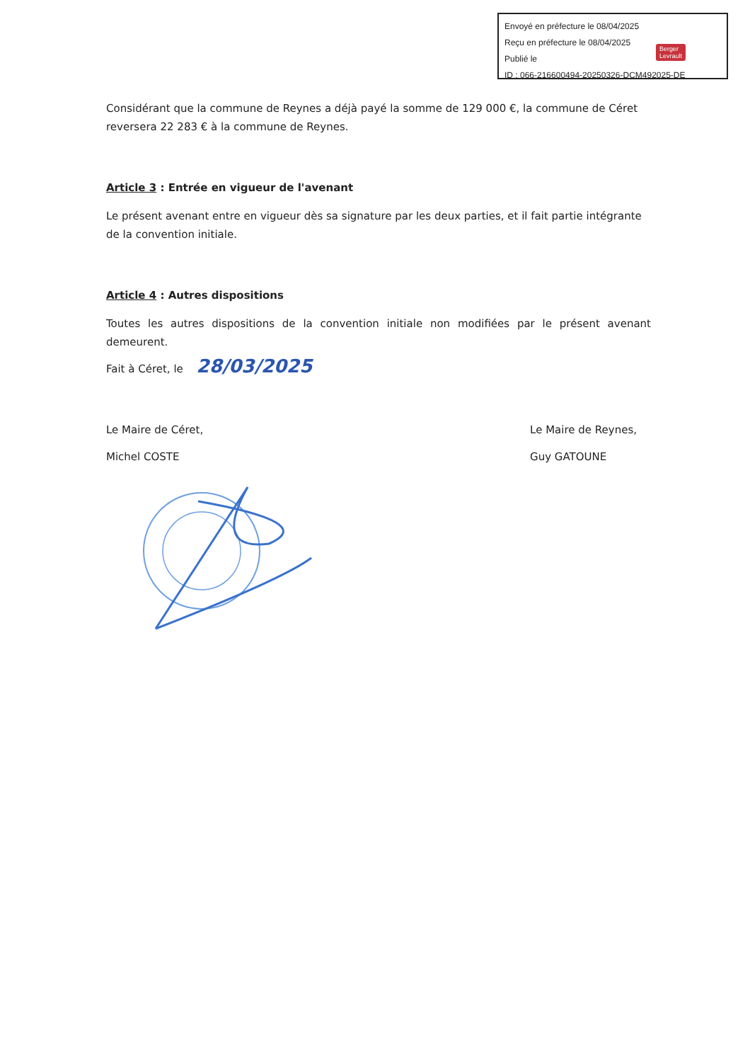Envoyé en préfecture le 08/04/2025
Reçu en préfecture le 08/04/2025
Publié le
ID : 066-216600494-20250326-DCM492025-DE
Berger
Levrault
Considérant que la commune de Reynes a déjà payé la somme de 129 000 €, la commune de Céret reversera 22 283 € à la commune de Reynes.
Article 3 : Entrée en vigueur de l'avenant
Le présent avenant entre en vigueur dès sa signature par les deux parties, et il fait partie intégrante de la convention initiale.
Article 4 : Autres dispositions
Toutes les autres dispositions de la convention initiale non modifiées par le présent avenant demeurent.
Fait à Céret, le 28/03/2025
Le Maire de Céret,
Michel COSTE
Le Maire de Reynes,
Guy GATOUNE